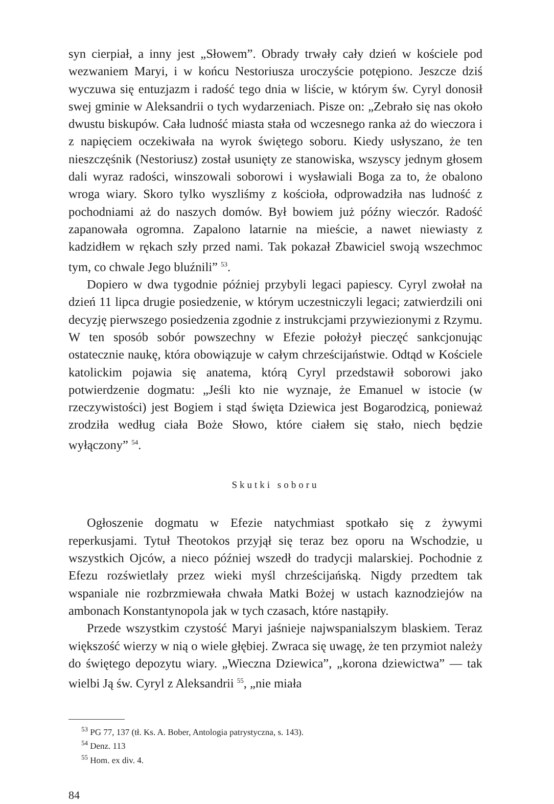syn cierpiał, a inny jest „Słowem”. Obrady trwały cały dzień w kościele pod wezwaniem Maryi, i w końcu Nestoriusza uroczyście potępiono. Jeszcze dziś wyczuwa się entuzjazm i radość tego dnia w liście, w którym św. Cyryl donosił swej gminie w Aleksandrii o tych wydarzeniach. Pisze on: „Zebrało się nas około dwustu biskupów. Cała ludność miasta stała od wczesnego ranka aż do wieczora i z napięciem oczekiwała na wyrok świętego soboru. Kiedy usłyszano, że ten nieszczęśnik (Nestoriusz) został usunięty ze stanowiska, wszyscy jednym głosem dali wyraz radości, winszowali soborowi i wysławiali Boga za to, że obalono wroga wiary. Skoro tylko wyszliśmy z kościoła, odprowadziła nas ludność z pochodniami aż do naszych domów. Był bowiem już późny wieczór. Radość zapanowała ogromna. Zapalono latarnie na mieście, a nawet niewiasty z kadzidłem w rękach szły przed nami. Tak pokazał Zbawiciel swoją wszechmoc tym, co chwale Jego bluźnili” <sup>53</sup>.
Dopiero w dwa tygodnie później przybyli legaci papiescy. Cyryl zwołał na dzień 11 lipca drugie posiedzenie, w którym uczestniczyli legaci; zatwierdzili oni decyzję pierwszego posiedzenia zgodnie z instrukcjami przywiezionymi z Rzymu. W ten sposób sobór powszechny w Efezie położył pieczęć sankcjonując ostatecznie naukę, która obowiązuje w całym chrześcijaństwie. Odtąd w Kościele katolickim pojawia się anatema, którą Cyryl przedstawił soborowi jako potwierdzenie dogmatu: „Jeśli kto nie wyznaje, że Emanuel w istocie (w rzeczywistości) jest Bogiem i stąd święta Dziewica jest Bogarodzicą, ponieważ zrodziła według ciała Boże Słowo, które ciałem się stało, niech będzie wyłączony” <sup>54</sup>.
Skutki soboru
Ogłoszenie dogmatu w Efezie natychmiast spotkało się z żywymi reperkusjami. Tytuł Theotokos przyjął się teraz bez oporu na Wschodzie, u wszystkich Ojców, a nieco później wszedł do tradycji malarskiej. Pochodnie z Efezu rozświetlały przez wieki myśl chrześcijańską. Nigdy przedtem tak wspaniale nie rozbrzmiewała chwała Matki Bożej w ustach kaznodziejów na ambonach Konstantynopola jak w tych czasach, które nastąpiły.
Przede wszystkim czystość Maryi jaśnieje najwspanialszym blaskiem. Teraz większość wierzy w nią o wiele głębiej. Zwraca się uwagę, że ten przymiot należy do świętego depozytu wiary. „Wieczna Dziewica”, „korona dziewictwa” — tak wielbi Ją św. Cyryl z Aleksandrii <sup>55</sup>, „nie miała
<sup>53</sup> PG 77, 137 (tł. Ks. A. Bober, Antologia patrystyczna, s. 143).
<sup>54</sup> Denz. 113
<sup>55</sup> Hom. ex div. 4.
84